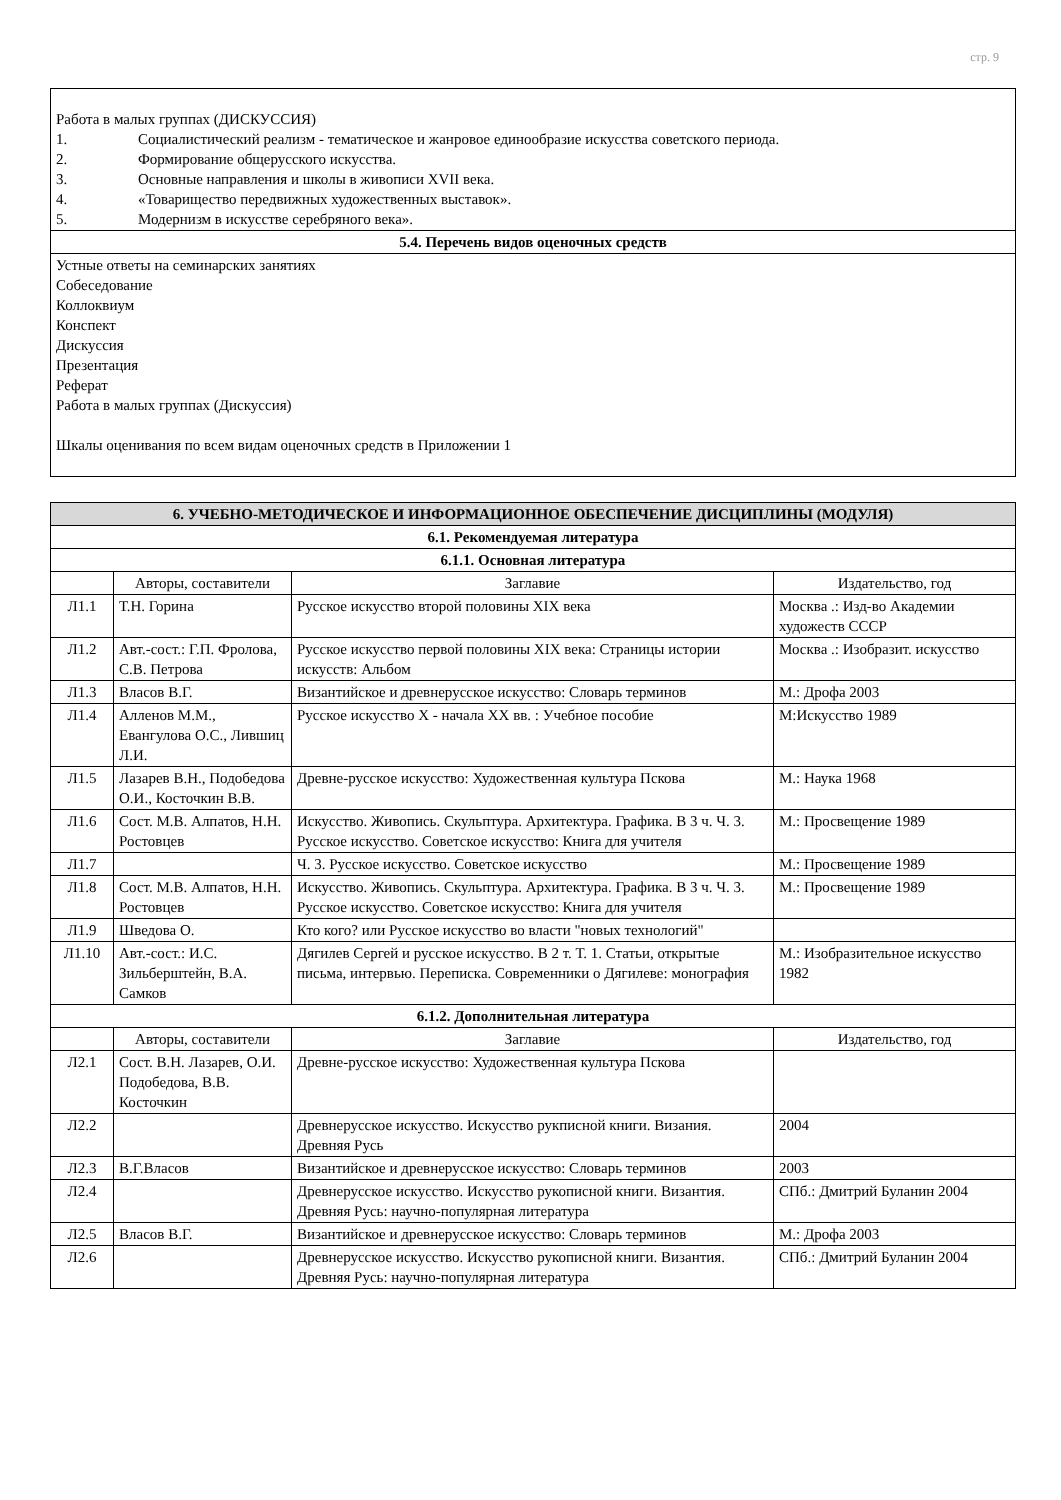стр. 9
| Работа в малых группах (ДИСКУССИЯ) 1. Социалистический реализм - тематическое и жанровое единообразие искусства советского периода. 2. Формирование общерусского искусства. 3. Основные направления и школы в живописи XVII века. 4. «Товарищество передвижных художественных выставок». 5. Модернизм в искусстве серебряного века». |
| 5.4. Перечень видов оценочных средств |
| Устные ответы на семинарских занятиях Собеседование Коллоквиум Конспект Дискуссия Презентация Реферат Работа в малых группах (Дискуссия) Шкалы оценивания по всем видам оценочных средств в Приложении 1 |
| 6. УЧЕБНО-МЕТОДИЧЕСКОЕ И ИНФОРМАЦИОННОЕ ОБЕСПЕЧЕНИЕ ДИСЦИПЛИНЫ (МОДУЛЯ) | | | |
| --- | --- | --- | --- |
| 6.1. Рекомендуемая литература | | | |
| 6.1.1. Основная литература | | | |
| | Авторы, составители | Заглавие | Издательство, год |
| Л1.1 | Т.Н. Горина | Русское искусство второй половины XIX века | Москва .: Изд-во Академии художеств СССР |
| Л1.2 | Авт.-сост.: Г.П. Фролова, С.В. Петрова | Русское искусство первой половины XIX века: Страницы истории искусств: Альбом | Москва .: Изобразит. искусство |
| Л1.3 | Власов В.Г. | Византийское и древнерусское искусство: Словарь терминов | М.: Дрофа 2003 |
| Л1.4 | Алленов М.М., Евангулова О.С., Лившиц Л.И. | Русское искусство X - начала XX вв. : Учебное пособие | М:Искусство 1989 |
| Л1.5 | Лазарев В.Н., Подобедова О.И., Косточкин В.В. | Древне-русское искусство: Художественная культура Пскова | М.: Наука 1968 |
| Л1.6 | Сост. М.В. Алпатов, Н.Н. Ростовцев | Искусство. Живопись. Скульптура. Архитектура. Графика. В 3 ч. Ч. 3. Русское искусство. Советское искусство: Книга для учителя | М.: Просвещение 1989 |
| Л1.7 | | Ч. 3. Русское искусство. Советское искусство | М.: Просвещение 1989 |
| Л1.8 | Сост. М.В. Алпатов, Н.Н. Ростовцев | Искусство. Живопись. Скульптура. Архитектура. Графика. В 3 ч. Ч. 3. Русское искусство. Советское искусство: Книга для учителя | М.: Просвещение 1989 |
| Л1.9 | Шведова О. | Кто кого? или Русское искусство во власти "новых технологий" | |
| Л1.10 | Авт.-сост.: И.С. Зильберштейн, В.А. Самков | Дягилев Сергей и русское искусство. В 2 т. Т. 1. Статьи, открытые письма, интервью. Переписка. Современники о Дягилеве: монография | М.: Изобразительное искусство 1982 |
| 6.1.2. Дополнительная литература | | | |
| | Авторы, составители | Заглавие | Издательство, год |
| Л2.1 | Сост. В.Н. Лазарев, О.И. Подобедова, В.В. Косточкин | Древне-русское искусство: Художественная культура Пскова | |
| Л2.2 | | Древнерусское искусство. Искусство рукписной книги. Визания. Древняя Русь | 2004 |
| Л2.3 | В.Г.Власов | Византийское и древнерусское искусство: Словарь терминов | 2003 |
| Л2.4 | | Древнерусское искусство. Искусство рукописной книги. Византия. Древняя Русь: научно-популярная литература | СПб.: Дмитрий Буланин 2004 |
| Л2.5 | Власов В.Г. | Византийское и древнерусское искусство: Словарь терминов | М.: Дрофа 2003 |
| Л2.6 | | Древнерусское искусство. Искусство рукописной книги. Византия. Древняя Русь: научно-популярная литература | СПб.: Дмитрий Буланин 2004 |